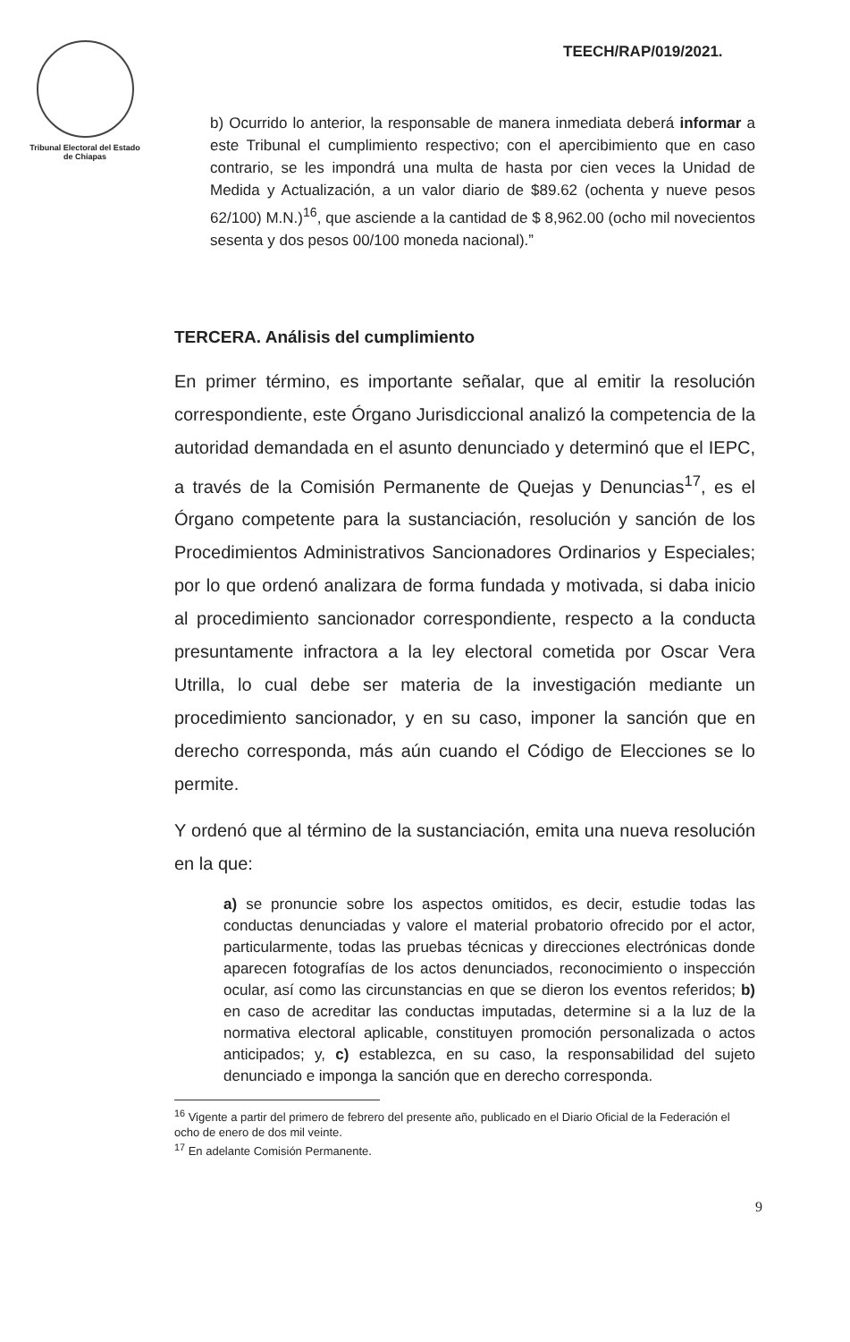Tribunal Electoral del Estado de Chiapas
TEECH/RAP/019/2021.
b) Ocurrido lo anterior, la responsable de manera inmediata deberá informar a este Tribunal el cumplimiento respectivo; con el apercibimiento que en caso contrario, se les impondrá una multa de hasta por cien veces la Unidad de Medida y Actualización, a un valor diario de $89.62 (ochenta y nueve pesos 62/100) M.N.)<sup>16</sup>, que asciende a la cantidad de $ 8,962.00 (ocho mil novecientos sesenta y dos pesos 00/100 moneda nacional).”
TERCERA. Análisis del cumplimiento
En primer término, es importante señalar, que al emitir la resolución correspondiente, este Órgano Jurisdiccional analizó la competencia de la autoridad demandada en el asunto denunciado y determinó que el IEPC, a través de la Comisión Permanente de Quejas y Denuncias<sup>17</sup>, es el Órgano competente para la sustanciación, resolución y sanción de los Procedimientos Administrativos Sancionadores Ordinarios y Especiales; por lo que ordenó analizara de forma fundada y motivada, si daba inicio al procedimiento sancionador correspondiente, respecto a la conducta presuntamente infractora a la ley electoral cometida por Oscar Vera Utrilla, lo cual debe ser materia de la investigación mediante un procedimiento sancionador, y en su caso, imponer la sanción que en derecho corresponda, más aún cuando el Código de Elecciones se lo permite.
Y ordenó que al término de la sustanciación, emita una nueva resolución en la que:
a) se pronuncie sobre los aspectos omitidos, es decir, estudie todas las conductas denunciadas y valore el material probatorio ofrecido por el actor, particularmente, todas las pruebas técnicas y direcciones electrónicas donde aparecen fotografías de los actos denunciados, reconocimiento o inspección ocular, así como las circunstancias en que se dieron los eventos referidos; b) en caso de acreditar las conductas imputadas, determine si a la luz de la normativa electoral aplicable, constituyen promoción personalizada o actos anticipados; y, c) establezca, en su caso, la responsabilidad del sujeto denunciado e imponga la sanción que en derecho corresponda.
<sup>16</sup> Vigente a partir del primero de febrero del presente año, publicado en el Diario Oficial de la Federación el ocho de enero de dos mil veinte.
<sup>17</sup> En adelante Comisión Permanente.
9